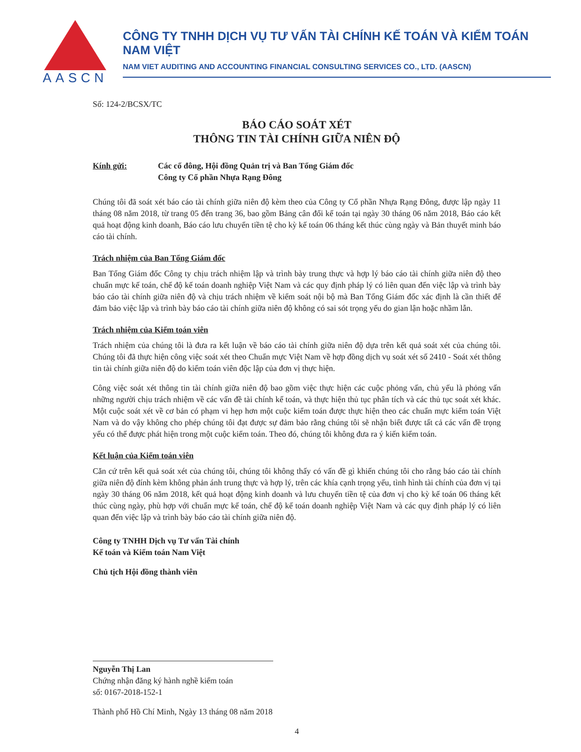AASCN
CÔNG TY TNHH DỊCH VỤ TƯ VẤN TÀI CHÍNH KẾ TOÁN VÀ KIỂM TOÁN NAM VIỆT
NAM VIET AUDITING AND ACCOUNTING FINANCIAL CONSULTING SERVICES CO., LTD. (AASCN)
Số: 124-2/BCSX/TC
BÁO CÁO SOÁT XÉT
THÔNG TIN TÀI CHÍNH GIỮA NIÊN ĐỘ
Kính gửi: Các cổ đông, Hội đồng Quản trị và Ban Tổng Giám đốc
Công ty Cổ phần Nhựa Rạng Đông
Chúng tôi đã soát xét báo cáo tài chính giữa niên độ kèm theo của Công ty Cổ phần Nhựa Rạng Đông, được lập ngày 11 tháng 08 năm 2018, từ trang 05 đến trang 36, bao gồm Bảng cân đối kế toán tại ngày 30 tháng 06 năm 2018, Báo cáo kết quả hoạt động kinh doanh, Báo cáo lưu chuyển tiền tệ cho kỳ kế toán 06 tháng kết thúc cùng ngày và Bản thuyết minh báo cáo tài chính.
Trách nhiệm của Ban Tổng Giám đốc
Ban Tổng Giám đốc Công ty chịu trách nhiệm lập và trình bày trung thực và hợp lý báo cáo tài chính giữa niên độ theo chuẩn mực kế toán, chế độ kế toán doanh nghiệp Việt Nam và các quy định pháp lý có liên quan đến việc lập và trình bày báo cáo tài chính giữa niên độ và chịu trách nhiệm về kiểm soát nội bộ mà Ban Tổng Giám đốc xác định là cần thiết để đảm bảo việc lập và trình bày báo cáo tài chính giữa niên độ không có sai sót trọng yếu do gian lận hoặc nhầm lẫn.
Trách nhiệm của Kiểm toán viên
Trách nhiệm của chúng tôi là đưa ra kết luận về báo cáo tài chính giữa niên độ dựa trên kết quả soát xét của chúng tôi. Chúng tôi đã thực hiện công việc soát xét theo Chuẩn mực Việt Nam về hợp đồng dịch vụ soát xét số 2410 - Soát xét thông tin tài chính giữa niên độ do kiểm toán viên độc lập của đơn vị thực hiện.
Công việc soát xét thông tin tài chính giữa niên độ bao gồm việc thực hiện các cuộc phỏng vấn, chủ yếu là phỏng vấn những người chịu trách nhiệm về các vấn đề tài chính kế toán, và thực hiện thủ tục phân tích và các thủ tục soát xét khác. Một cuộc soát xét về cơ bản có phạm vi hẹp hơn một cuộc kiểm toán được thực hiện theo các chuẩn mực kiểm toán Việt Nam và do vậy không cho phép chúng tôi đạt được sự đảm bảo rằng chúng tôi sẽ nhận biết được tất cả các vấn đề trọng yếu có thể được phát hiện trong một cuộc kiểm toán. Theo đó, chúng tôi không đưa ra ý kiến kiểm toán.
Kết luận của Kiểm toán viên
Căn cứ trên kết quả soát xét của chúng tôi, chúng tôi không thấy có vấn đề gì khiến chúng tôi cho rằng báo cáo tài chính giữa niên độ đính kèm không phản ánh trung thực và hợp lý, trên các khía cạnh trọng yếu, tình hình tài chính của đơn vị tại ngày 30 tháng 06 năm 2018, kết quả hoạt động kinh doanh và lưu chuyển tiền tệ của đơn vị cho kỳ kế toán 06 tháng kết thúc cùng ngày, phù hợp với chuẩn mực kế toán, chế độ kế toán doanh nghiệp Việt Nam và các quy định pháp lý có liên quan đến việc lập và trình bày báo cáo tài chính giữa niên độ.
Công ty TNHH Dịch vụ Tư vấn Tài chính
Kế toán và Kiểm toán Nam Việt
Chủ tịch Hội đồng thành viên
Nguyễn Thị Lan
Chứng nhận đăng ký hành nghề kiểm toán
số: 0167-2018-152-1
Thành phố Hồ Chí Minh, Ngày 13 tháng 08 năm 2018
4